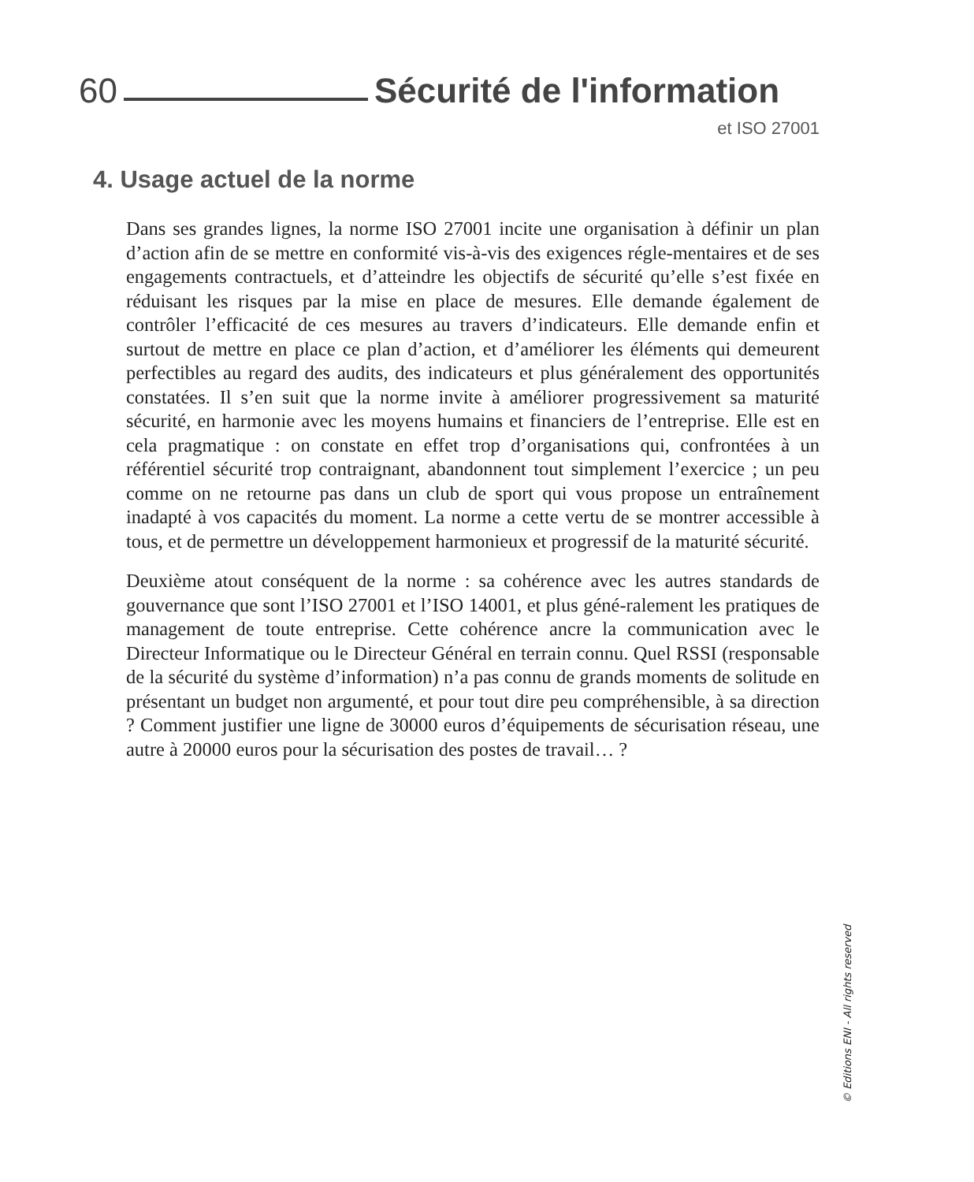60 Sécurité de l'information
et ISO 27001
4. Usage actuel de la norme
Dans ses grandes lignes, la norme ISO 27001 incite une organisation à définir un plan d’action afin de se mettre en conformité vis-à-vis des exigences régle-mentaires et de ses engagements contractuels, et d’atteindre les objectifs de sécurité qu’elle s’est fixée en réduisant les risques par la mise en place de mesures. Elle demande également de contrôler l’efficacité de ces mesures au travers d’indicateurs. Elle demande enfin et surtout de mettre en place ce plan d’action, et d’améliorer les éléments qui demeurent perfectibles au regard des audits, des indicateurs et plus généralement des opportunités constatées. Il s’en suit que la norme invite à améliorer progressivement sa maturité sécurité, en harmonie avec les moyens humains et financiers de l’entreprise. Elle est en cela pragmatique : on constate en effet trop d’organisations qui, confrontées à un référentiel sécurité trop contraignant, abandonnent tout simplement l’exercice ; un peu comme on ne retourne pas dans un club de sport qui vous propose un entraînement inadapté à vos capacités du moment. La norme a cette vertu de se montrer accessible à tous, et de permettre un développement harmonieux et progressif de la maturité sécurité.
Deuxième atout conséquent de la norme : sa cohérence avec les autres standards de gouvernance que sont l’ISO 27001 et l’ISO 14001, et plus géné-ralement les pratiques de management de toute entreprise. Cette cohérence ancre la communication avec le Directeur Informatique ou le Directeur Général en terrain connu. Quel RSSI (responsable de la sécurité du système d’information) n’a pas connu de grands moments de solitude en présentant un budget non argumenté, et pour tout dire peu compréhensible, à sa direction ? Comment justifier une ligne de 30000 euros d’équipements de sécurisation réseau, une autre à 20000 euros pour la sécurisation des postes de travail… ?
© Editions ENI - All rights reserved